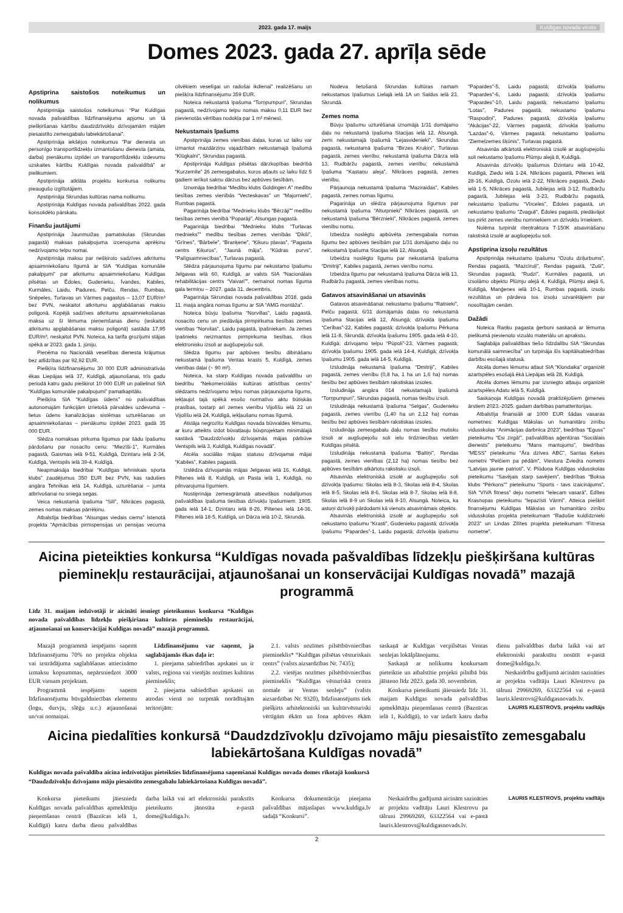2023. gada 17. maijs Kuldīgas novada vēstis
Domes 2023. gada 27. aprīļa sēde
Apstiprina saistošos noteikumus un nolikumus
Apstiprināja saistošos noteikumus “Par Kuldīgas novada pašvaldības līdzfinansējuma apjomu un tā piešķiršanas kārtību daudzdzīvokļu dzīvojamām mājām piesaistīto zemesgabalu labiekārtošanai”.
Apstiprināja iekšējos noteikumus “Par dienesta un personīgo transportlīdzekļu izmantošanu dienesta (amata, darba) pienākumu izpildei un transportlīdzekļu izdevumu uzskaites kārtību Kuldīgas novada pašvaldībā” ar pielikumiem.
Apstiprināja atklāta projektu konkursa nolikumu pieaugušo izglītotājiem.
Apstiprināja Skrundas kultūras nama nolikumu.
Apstiprināja Kuldīgas novada pašvaldības 2022. gada konsolidēto pārskatu.
Finanšu jautājumi
Apstiprināja Jaunmuižas pamatskolas (Skrundas pagastā) maksas pakalpojuma izcenojuma aprēķinu nedzīvojamo telpu nomai.
Apstiprināja maksu par nešķiroto sadzīves atkritumu apsaimniekošanu līgumā ar SIA “Kuldīgas komunālie pakalpjumi” par atkritumu apsaimniekošanu Kuldīgas pilsētas un Ēdoles, Gudenieku, Īvandes, Kabiles, Kurmāles, Laidu, Padures, Pelču, Rendas, Rumbas, Snēpeles, Turlavas un Vārmes pagastos – 13,07 EUR/m³ bez PVN, neskaitot atkritumu apglabāšanas maksu poligonā. Kopējā sadzīves atkritumu apsaimniekošanas maksa uz šī lēmuma pieņemšanas dienu (ieskaitot atkritumu apglabāšanas maksu poligonā) sastāda 17,95 EUR/m³, neskaitot PVN. Noteica, ka tarifa grozījumi stājas spēkā ar 2023. gada 1. jūniju.
Pieņēma no Nacionālā veselības dienesta krājumus bez atlīdzības par 92,92 EUR.
Piešķīra līdzfinansējumu 30 000 EUR administratīvās ēkas Liepājas ielā 37, Kuldīgā, atjaunošanai, trīs gadu periodā katru gadu piešķirot 10 000 EUR un palielinot SIA “Kuldīgas komunālie pakalpojumi” pamatkapitālu.
Piešķīra SIA “Kuldīgas ūdens” no pašvaldības autonomajām funkcijām izrietošā pārvaldes uzdevuma – lietus ūdens kanalizācijas sistēmas uzturēšanas un apsaimniekošanas – pienākumu izpildei 2023. gadā 35 000 EUR.
Slēdza nomaksas pirkuma līgumus par šādu īpašumu pārdošanu par nosacīto cenu: “Miezīši-1”, Kurmāles pagastā, Gaismas ielā 9-51, Kuldīgā, Dzintaru ielā 2-34, Kuldīgā, Ventspils ielā 39-4, Kuldīgā.
Neapmaksāja biedrībai “Kuldīgas tehniskais sporta klubs” zaudējumus 350 EUR bez PVN, kas radušies angāra Tehnikas ielā 14, Kuldīgā, uzturēšanai – jumta atbrīvošanai no sniega segas.
Veica nekustamā īpašuma “Sili”, Nīkrāces pagastā, zemes nomas maksas pārrēķinu.
Atbalstīja biedrības “Alsungas viedais ciems” īstenotā projekta “Apmācības pirmspensijas un pensijas vecuma cilvēkiem veselīgai un radošai ikdienai” realizēšanu un piešķīra līdzfinansējumu 359 EUR.
Noteica nekustamā īpašuma “Torņpumpuri”, Skrundas pagastā, nedzīvojamo telpu nomas maksu 0,11 EUR bez pievienotās vērtības nodokļa par 1 m² mēnesī.
Nekustamais īpašums
Apstiprināja zemes vienības daļas, kuras uz laiku var izmantot mazdārziņu vajadzībām nekustamajā īpašumā “Klūgkalni”, Skrundas pagastā.
Apstiprināja Kuldīgas pilsētas dārzkopības biedrībā “Kurzemīte” 26 zemesgabalus, kuros atļauts uz laiku līdz 5 gadiem ierīkot sakņu dārzus bez apbūves tiesībām.
Iznomāja biedrībai “Medību klubs Goldingen A” medību tiesības zemes vienībās “Vecteskavas” un “Majornieki”, Rumbas pagastā.
Pagarināja biedrībai “Mednieku klubs “Bērzāji”” medību tiesības zemes vienībā “Poparāji”, Alsungas pagastā.
Pagarināja biedrībai “Mednieku klubs “Turlavas mednieks”” medību tiesības zemes vienībās “Dikši”, “Grīnes”, “Bārbele”, “Branķene”, “Ķikuru pļavas”, “Pagasta centrs Ķikuros”, “Jaunā māja”, “Kūdras purvs”, “Palīgsaimniecības”, Turlavas pagastā.
Slēdza pārjaunojuma līgumu par nekustamo īpašumu Jelgavas ielā 60, Kuldīgā, ar valsts SIA “Nacionālais rehabilitācijas centrs “Vaivari””, nemainot nomas līguma gala termiņu – 2027. gada 31. decembris.
Pagarināja Skrundas novada pašvaldības 2018. gada 11. maija angāra nomas līgumu ar SIA “AMG montāža”.
Noteica būvju īpašuma “Norvillas”, Laidu pagastā, nosacīto cenu un piedāvāja pirmpirkuma tiesības zemes vienības “Norvilas”, Laidu pagastā, īpašniekam. Ja zemes īpašnieks neizmantos pirmpirkuma tiesības, rīkos elektronisku izsoli ar augšupejošu soli.
Slēdza līgumu par apbūves tiesību dibināšanu nekustamā īpašuma Ventas krasts 5, Kuldīgā, zemes vienības daļai (~ 90 m²).
Noteica, ka starp Kuldīgas novada pašvaldību un biedrību “Nekomerciālās kultūras attīstības centrs” slēdzams nedzīvojamo telpu nomas pārjaunojuma līgums, iekļaujot tajā spēkā esošo normatīvo aktu būtiskās prasības, tostarp arī zemes vienību Vijolīšu ielā 22 un Vijolīšu ielā 24, Kuldīgā, iekļaušanu nomas līgumā.
Atstāja negrozītu Kuldīgas novada būvvaldes lēmumu, ar kuru atteikts izdot būvatļauju būvprojektam minimālajā sastāvā “Daudzdzīvokļu dzīvojamās mājas pārbūve Ventspils ielā 3, Kuldīgā, Kuldīgas novadā”.
Atcēla sociālās mājas statusu dzīvojamai mājai “Kabiles”, Kabiles pagastā.
Izslēdza dzīvojamās mājas Jelgavas ielā 16, Kuldīgā, Piltenes ielā 8, Kuldīgā, un Pasta ielā 1, Kuldīgā, no pilnvarojuma līgumiem.
Nostiprināja zemesgrāmatā atsevišķos nodalījumos pašvaldības īpašuma tiesības dzīvokļu īpašumiem: 1905. gada ielā 14-1, Dzintaru ielā 8-26, Piltenes ielā 14-36, Piltenes ielā 18-5, Kuldīgā, un Dārza ielā 10-2, Skrundā.
Nodeva lietošanā Skrundas kultūras namam nekustamos īpašumus Lielajā ielā 1A un Saldus ielā 23, Skrundā.
Zemes noma
Būvju īpašumu uzturēšanai iznomāja 1/31 domājamo daļu no nekustamā īpašuma Stacijas ielā 12, Alsungā, zemi nekustamajā īpašumā “Lejasvidenieki”, Skrundas pagastā, nekustamā īpašuma “Birzes Kruķiņi”, Turlavas pagastā, zemes vienību; nekustamā īpašuma Dārza ielā 13, Rudbāržu pagastā, zemes vienību; nekustamā īpašuma “Kastaņu aleja”, Nīkrāces pagastā, zemes vienību.
Pārjaunoja nekustamā īpašuma “Maziraidas”, Kabiles pagastā, zemes nomas līgumu.
Pagarināja un slēdza pārjaunojuma līgumus par nekustamā īpašuma “Alturpnieki” Nīkrāces pagastā, un nekustamā īpašuma “Bērznieki”, Nīkrāces pagastā, zemes vienību nomu.
Izbeidza noslēgto apbūvēta zemesgabala nomas līgumu bez apbūves tiesībām par 1/31 domājamo daļu no nekustamā īpašuma Stacijas ielā 12, Alsungā.
Izbeidza noslēgto līgumu par nekustamā īpašuma “Dmitriji”, Kabiles pagastā, zemes vienību nomu.
Izbeidza līgumu par nekustamā īpašuma Dārza ielā 13, Rudbāržu pagastā, zemes vienības nomu.
Gatavos atsavināšanai un atsavinās
Gatavos atsavināšanai: nekustamo īpašumu “Ratnieki”, Pelču pagastā; 6/31 domājamās daļas no nekustamā īpašuma Stacijas ielā 12, Alsungā; dzīvokļa īpašumu “Cerības”-22, Kabiles pagastā; dzīvokļa īpašumu Pērkona ielā 11-8, Skrundā; dzīvokļa īpašumu 1905. gada ielā 4-10, Kuldīgā; dzīvojamo telpu “Pūpoli”-23, Vārmes pagastā; dzīvokļa īpašumu 1905. gada ielā 14-4, Kuldīgā; dzīvokļa īpašumu 1905. gada ielā 14-5, Kuldīgā.
Izsludināja nekustamā īpašuma “Dmitriji”, Kabiles pagastā, zemes vienību (0,8 ha, 1 ha un 1,6 ha) nomas tiesību bez apbūves tiesībām rakstiskas izsoles.
Izsludināja angāra 014 nekustamajā īpašumā “Torņpumpuri”, Skrundas pagastā, nomas tiesību izsoli.
Izsludināja nekustamā īpašuma “Selgas”, Gudenieku pagastā, zemes vienību (1,40 ha un 2,12 ha) nomas tiesību bez apbūves tiesībām rakstiskas izsoles.
Izsludināja zemesgabalu daļu nomas tiesību mutisku izsoli ar augšupejošu soli ielu tirdzniecības vietām Kuldīgas pilsētā.
Izsludināja nekustamā īpašuma “Baltiņi”, Rendas pagastā, zemes vienības (2,12 ha) nomas tiesību bez apbūves tiesībām atkārtotu rakstisku izsoli.
Atsavinās elektroniskā izsolē ar augšupejošu soli dzīvokļa īpašumu: Skolas ielā 8-3, Skolas ielā 8-4, Skolas ielā 8-5, Skolas ielā 8-6, Skolas ielā 8-7, Skolas ielā 8-8, Skolas ielā 8-9 un Skolas ielā 8-10, Alsungā. Noteica, ka astoņi dzīvokļi pārdodami kā vienots atsavināmais objekts.
Atsavinās elektroniskā izsolē ar augšupejošu soli nekustamo īpašumu “Krasti”, Gudenieku pagastā; dzīvokļa īpašumu “Papardes”-1, Laidu pagastā; dzīvokļa īpašumu “Papardes”-5, Laidu pagastā; dzīvokļa īpašumu “Papardes”-6, Laidu pagastā; dzīvokļa īpašumu “Papardes”-10, Laidu pagastā; nekustamo īpašumu “Lotas”, Padures pagastā; nekustamo īpašumu “Raspodiņi”, Padures pagastā; dzīvokļa īpašumu “Akācijas”-22, Vārmes pagastā; dzīvokļa īpašumu “Lazdas”-6, Vārmes pagastā; nekustamo īpašumu “Ziemeļzemes šķūnis”, Turlavas pagastā.
Atsavinās atkārtotā elektroniskā izsolē ar augšupejošu soli nekustamo īpašumu Plūmju alejā 8, Kuldīgā.
Atsavinās dzīvokļu īpašumus Dzintaru ielā 10-42, Kuldīgā, Ziedu ielā 1-24, Nīkrāces pagastā, Piltenes ielā 28-16, Kuldīgā, Ozolu ielā 2-22, Nīkrāces pagastā, Ziedu ielā 1-5, Nīkrāces pagastā, Jubilejas ielā 3-12, Rudbāržu pagastā, Jubilejas ielā 3-23, Rudbāržu pagastā, nekustamo īpašumu “Vīrceles”, Ēdoles pagastā, un nekustamo īpašumu “Zvaguļi”, Ēdoles pagastā, piedāvājot tos pirkt zemes vienību nomniekiem un dzīvokļu īrniekiem.
Nolēma turpināt riteņtraktora T-150K atsavināšanu rakstiskā izsolē ar augšupejošu soli.
Apstiprina izsoļu rezultātus
Apstiprināja nekustamo īpašumu “Ozolu dziļurbums”, Rendas pagastā, “Mazcīruļi”, Rendas pagastā, “Zuši”, Skrundas pagastā, “Rudzi”, Kurmāles pagastā, un izsolāmo objektu Plūmju alejā 4, Kuldīgā, Plūmju alejā 6, Kuldīgā, Manģenes ielā 10-1, Rumbas pagastā, izsoļu rezultātus un pārdeva tos izsoļu uzvarētājiem par nosolītajām cenām.
Dažādi
Noteica Raņķu pagasta ģerboni saskaņā ar lēmuma pielikumā pievienoto vizuālo materiālu un aprakstu.
Saglabāja pašvaldības tiešo līdzdalību SIA “Skrundas komunālā saimniecība” un turpināja šīs kapitālsabiedrības darbību esošajā statusā.
Atcēla domes lēmumu atļaut SIA “Klondaika” organizēt azartspēles esošajā ēkā Liepājas ielā 28, Kuldīgā.
Atcēla domes lēmumu par izsniegto atļauju organizēt azartspēles Adatu ielā 5, Kuldīgā.
Saskaņoja Kuldīgas novadā praktizējošiem ģimenes ārstiem 2023.-2025. gadam darbības pamatteritorijas.
Atbalstīja finansiāli ar 1000 EUR šādas vasaras nometnes: Kuldīgas Mākslas un humanitāro zinību vidusskolas “Animācijas darbnīca 2023”, biedrības “Eguss” pieteikumu “Esi zirgā!”, pašvaldības aģentūras “Sociālais dienests” pieteikumu “Mans mantojums”, biedrības “MESS” pieteikumu “Āra dzīves ABC”, Santas Ķeķes nometni “Pelčiem pa pēdām”, Viestura Zviedra nometni “Latvijas jaunie patrioti”, V. Plūdoņa Kuldīgas vidusskolas pieteikumu “Savējais starp savējiem”, biedrības “Boksa klubs “Pērkons”” pieteikumu “Sports - tavs izaicinājums”, SIA “VIVA fitness” deju nometni “Ielecam vasarā”, Edītes Krasnopas pieteikumu “Iepazīsti Vārmi”. Atteica piešķirt finansējumu Kuldīgas Mākslas un humanitāro zinību vidusskolas projekta pieteikumam “Radošie kuldīdznieki 2023” un Lindas Zīlītes projekta pieteikumam “Fitnesa nometne”.
Aicina pieteikties konkursa “Kuldīgas novada pašvaldības līdzekļu piešķiršana kultūras pieminekļu restaurācijai, atjaunošanai un konservācijai Kuldīgas novadā” mazajā programmā
Līdz 31. maijam iedzīvotāji ir aicināti iesniegt pieteikumus konkursa “Kuldīgas novada pašvaldības līdzekļu piešķiršana kultūras pieminekļu restaurācijai, atjaunošanai un konservācijai Kuldīgas novadā” mazajā programmā.
Mazajā programmā iespējams saņemt līdzfinansējumu 70% no projekta objekta vai izstrādājuma saglabāšanas attiecināmo izmaksu kopsummas, nepārsniedzot 3000 EUR vienam projektam.
Programmā iespējams saņemt līdzfinansējumu būvgaldniecības elementu (logu, durvju, slēģu u.c.) atjaunošanai un/vai nomaiņai.
Līdzfinansējumu var saņemt, ja saglabājamās ēkas daļa ir:
1. pieejama sabiedrības apskatei un ir valsts, reģiona vai vietējās nozīmes kultūras piemineklis;
2. pieejama sabiedrības apskatei un atrodas vienā no turpmāk norādītajām teritorijām:
2.1. valsts nozīmes pilsētbūvniecības piemineklis* “Kuldīgas pilsētas vēsturiskais centrs” (valsts aizsardzības Nr. 7435);
2.2. vietējas nozīmes pilsētbūvniecības piemineklis “Kuldīgas vēsturiskā centra nomale ar Ventas senleju” (valsts aizsardzības Nr. 9320), līdzfinansējums tiek piešķirts arhitektoniski un kultūrvēsturiski vērtīgām ēkām un fona apbūves ēkām saskaņā ar Kuldīgas vecpilsētas Ventas senlejas lokālplānojumu.
Saskaņā ar nolikumu konkursam pieteiktie un atbalstītie projekti pilnībā būs jāīsteno līdz 2023. gada 30. novembrim.
Konkursa pieteikumi jāiesniedz līdz 31. maijam Kuldīgas novada pašvaldības apmeklētāju pieņemšanas centrā (Baznīcas ielā 1, Kuldīgā), to var izdarīt katru darba dienu pašvaldības darba laikā vai arī elektroniski parakstītu nosūtīt e-pastā dome@kuldiga.lv.
Neskaidrību gadījumā aicinām sazināties ar projektu vadītāju Lauri Klestrovu pa tālruni 29969269, 63322564 vai e-pastā lauris.klestrovs@kuldigasnovads.lv.
LAURIS KLESTROVS, projektu vadītājs
Aicina piedalīties konkursā “Daudzdzīvokļu dzīvojamo māju piesaistīto zemesgabalu labiekārtošana Kuldīgas novadā”
Kuldīgas novada pašvaldība aicina iedzīvotājus pieteikties līdzfinansējuma saņemšanai Kuldīgas novada domes rīkotajā konkursā “Daudzdzīvokļu dzīvojamo māju piesaistīto zemesgabalu labiekārtošana Kuldīgas novadā”.
Konkursa pieteikumi jāiesniedz Kuldīgas novada pašvaldības apmeklētāju pieņemšanas centrā (Baznīcas ielā 1, Kuldīgā) katru darba dienu pašvaldības darba laikā vai arī elektroniski parakstīts pieteikums jānosūta e-pastā dome@kuldiga.lv.
Konkursa dokumentācija pieejama pašvaldības mājaslapas www.kuldiga.lv sadaļā “Konkursi”.
Neskaidrību gadījumā aicinām sazināties ar projektu vadītāju Lauri Klestrovu pa tālruni 29969269, 63322564 vai e-pastā lauris.klestrovs@kuldigasnovads.lv.
LAURIS KLESTROVS, projektu vadītājs
2